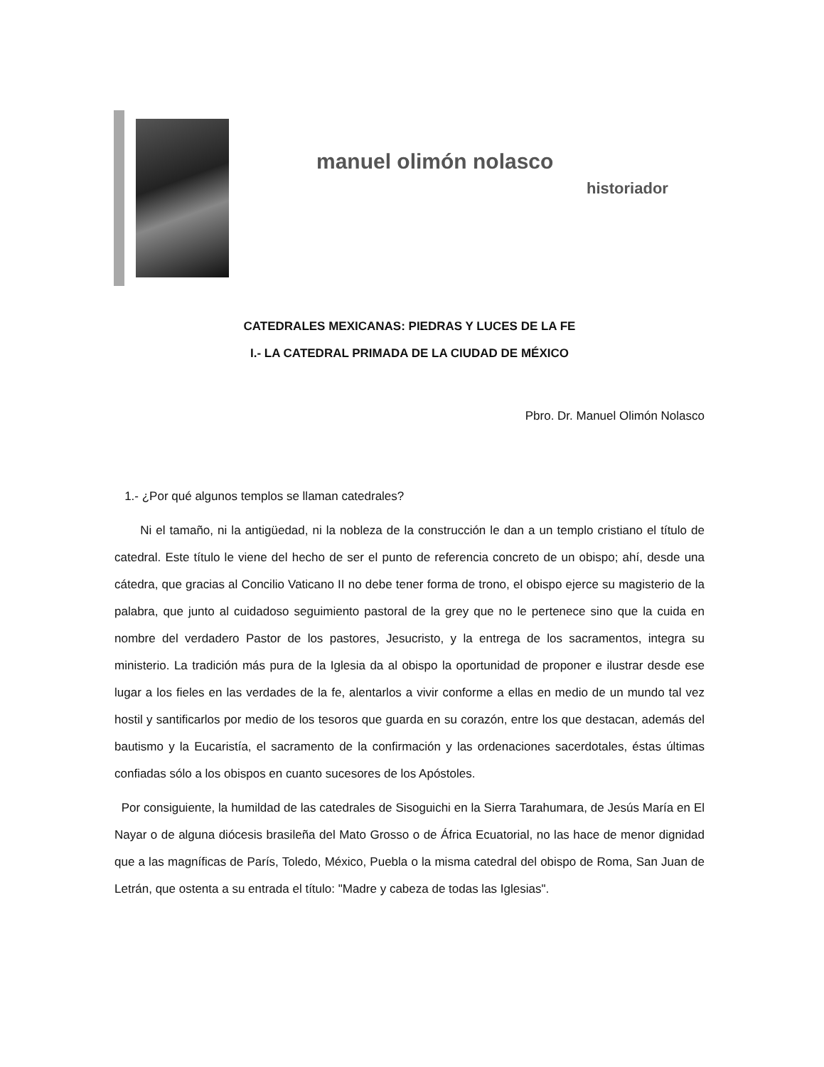manuel olimón nolasco
historiador
CATEDRALES MEXICANAS: PIEDRAS Y LUCES DE LA FE
I.- LA CATEDRAL PRIMADA DE LA CIUDAD DE MÉXICO
Pbro. Dr. Manuel Olimón Nolasco
1.- ¿Por qué algunos templos se llaman catedrales?
Ni el tamaño, ni la antigüedad, ni la nobleza de la construcción le dan a un templo cristiano el título de catedral. Este título le viene del hecho de ser el punto de referencia concreto de un obispo; ahí, desde una cátedra, que gracias al Concilio Vaticano II no debe tener forma de trono, el obispo ejerce su magisterio de la palabra, que junto al cuidadoso seguimiento pastoral de la grey que no le pertenece sino que la cuida en nombre del verdadero Pastor de los pastores, Jesucristo, y la entrega de los sacramentos, integra su ministerio. La tradición más pura de la Iglesia da al obispo la oportunidad de proponer e ilustrar desde ese lugar a los fieles en las verdades de la fe, alentarlos a vivir conforme a ellas en medio de un mundo tal vez hostil y santificarlos por medio de los tesoros que guarda en su corazón, entre los que destacan, además del bautismo y la Eucaristía, el sacramento de la confirmación y las ordenaciones sacerdotales, éstas últimas confiadas sólo a los obispos en cuanto sucesores de los Apóstoles.
Por consiguiente, la humildad de las catedrales de Sisoguichi en la Sierra Tarahumara, de Jesús María en El Nayar o de alguna diócesis brasileña del Mato Grosso o de África Ecuatorial, no las hace de menor dignidad que a las magníficas de París, Toledo, México, Puebla o la misma catedral del obispo de Roma, San Juan de Letrán, que ostenta a su entrada el título: "Madre y cabeza de todas las Iglesias".